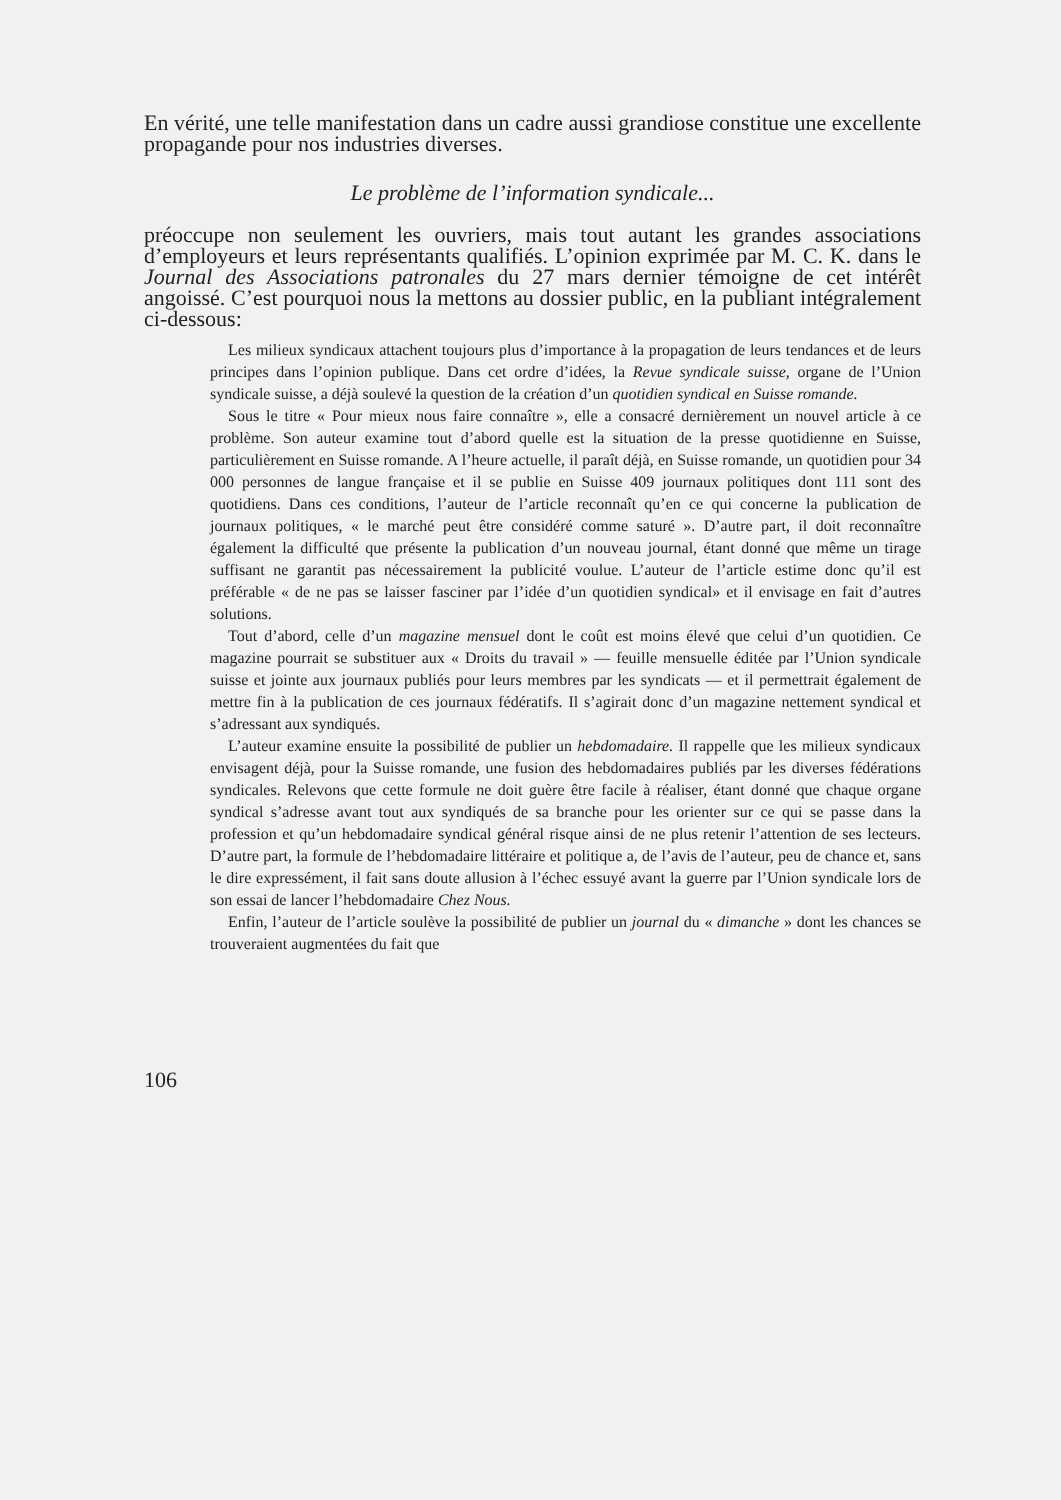En vérité, une telle manifestation dans un cadre aussi grandiose constitue une excellente propagande pour nos industries diverses.
Le problème de l’information syndicale...
préoccupe non seulement les ouvriers, mais tout autant les grandes associations d’employeurs et leurs représentants qualifiés. L’opinion exprimée par M. C. K. dans le Journal des Associations patronales du 27 mars dernier témoigne de cet intérêt angoissé. C’est pourquoi nous la mettons au dossier public, en la publiant intégralement ci-dessous:
Les milieux syndicaux attachent toujours plus d’importance à la propagation de leurs tendances et de leurs principes dans l’opinion publique. Dans cet ordre d’idées, la Revue syndicale suisse, organe de l’Union syndicale suisse, a déjà soulevé la question de la création d’un quotidien syndical en Suisse romande.
Sous le titre « Pour mieux nous faire connaître », elle a consacré dernièrement un nouvel article à ce problème. Son auteur examine tout d’abord quelle est la situation de la presse quotidienne en Suisse, particulièrement en Suisse romande. A l’heure actuelle, il paraît déjà, en Suisse romande, un quotidien pour 34 000 personnes de langue française et il se publie en Suisse 409 journaux politiques dont 111 sont des quotidiens. Dans ces conditions, l’auteur de l’article reconnaît qu’en ce qui concerne la publication de journaux politiques, « le marché peut être considéré comme saturé ». D’autre part, il doit reconnaître également la difficulté que présente la publication d’un nouveau journal, étant donné que même un tirage suffisant ne garantit pas nécessairement la publicité voulue. L’auteur de l’article estime donc qu’il est préférable « de ne pas se laisser fasciner par l’idée d’un quotidien syndical» et il envisage en fait d’autres solutions.
Tout d’abord, celle d’un magazine mensuel dont le coût est moins élevé que celui d’un quotidien. Ce magazine pourrait se substituer aux « Droits du travail » — feuille mensuelle éditée par l’Union syndicale suisse et jointe aux journaux publiés pour leurs membres par les syndicats — et il permettrait également de mettre fin à la publication de ces journaux fédératifs. Il s’agirait donc d’un magazine nettement syndical et s’adressant aux syndiqués.
L’auteur examine ensuite la possibilité de publier un hebdomadaire. Il rappelle que les milieux syndicaux envisagent déjà, pour la Suisse romande, une fusion des hebdomadaires publiés par les diverses fédérations syndicales. Relevons que cette formule ne doit guère être facile à réaliser, étant donné que chaque organe syndical s’adresse avant tout aux syndiqués de sa branche pour les orienter sur ce qui se passe dans la profession et qu’un hebdomadaire syndical général risque ainsi de ne plus retenir l’attention de ses lecteurs. D’autre part, la formule de l’hebdomadaire littéraire et politique a, de l’avis de l’auteur, peu de chance et, sans le dire expressément, il fait sans doute allusion à l’échec essuyé avant la guerre par l’Union syndicale lors de son essai de lancer l’hebdomadaire Chez Nous.
Enfin, l’auteur de l’article soulève la possibilité de publier un journal du « dimanche » dont les chances se trouveraient augmentées du fait que
106